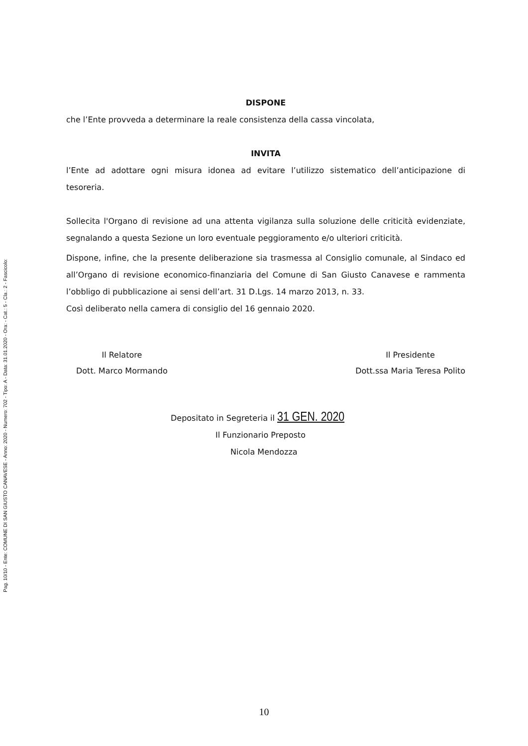Pag. 10/10 - Ente: COMUNE DI SAN GIUSTO CANAVESE - Anno: 2020 - Numero: 702 - Tipo: A - Data: 31.01.2020 - Ora: - Cat.: 5 - Cla.: 2 - Fascicolo:
DISPONE
che l’Ente provveda a determinare la reale consistenza della cassa vincolata,
INVITA
l’Ente ad adottare ogni misura idonea ad evitare l’utilizzo sistematico dell’anticipazione di tesoreria.
Sollecita l'Organo di revisione ad una attenta vigilanza sulla soluzione delle criticità evidenziate, segnalando a questa Sezione un loro eventuale peggioramento e/o ulteriori criticità.
Dispone, infine, che la presente deliberazione sia trasmessa al Consiglio comunale, al Sindaco ed all’Organo di revisione economico-finanziaria del Comune di San Giusto Canavese e rammenta l’obbligo di pubblicazione ai sensi dell’art. 31 D.Lgs. 14 marzo 2013, n. 33.
Così deliberato nella camera di consiglio del 16 gennaio 2020.
Il Relatore
Dott. Marco Mormando
Il Presidente
Dott.ssa Maria Teresa Polito
Depositato in Segreteria il 31 GEN. 2020
Il Funzionario Preposto
Nicola Mendozza
10